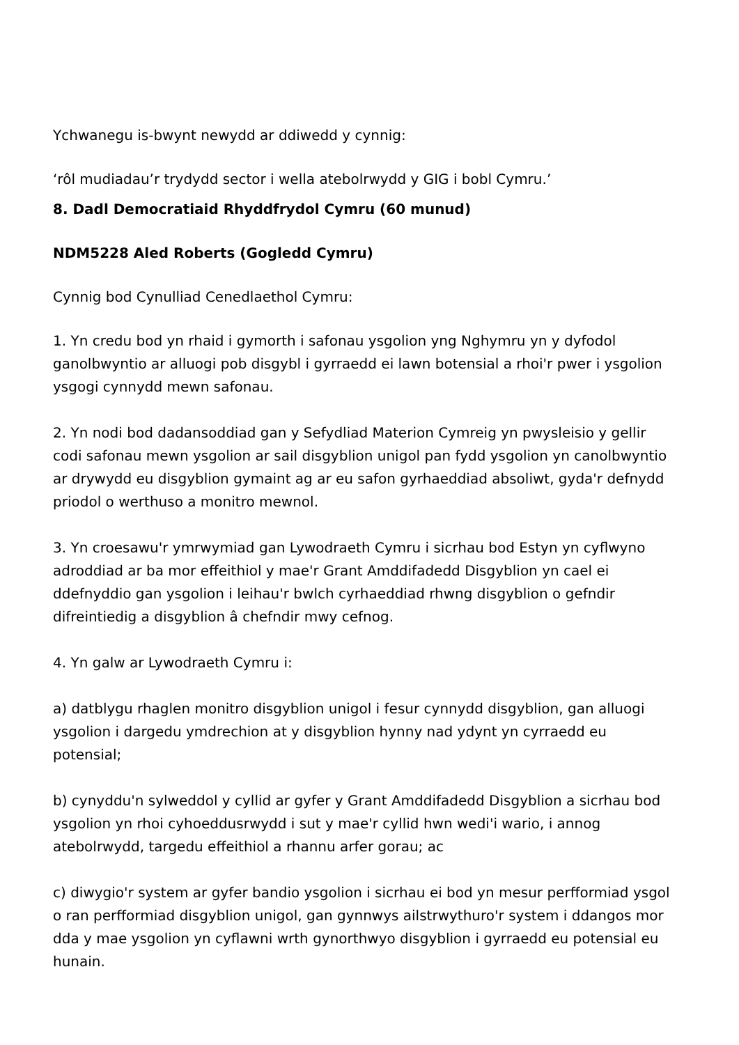Ychwanegu is-bwynt newydd ar ddiwedd y cynnig:
‘rôl mudiadau’r trydydd sector i wella atebolrwydd y GIG i bobl Cymru.’
8. Dadl Democratiaid Rhyddfrydol Cymru (60 munud)
NDM5228 Aled Roberts (Gogledd Cymru)
Cynnig bod Cynulliad Cenedlaethol Cymru:
1. Yn credu bod yn rhaid i gymorth i safonau ysgolion yng Nghymru yn y dyfodol ganolbwyntio ar alluogi pob disgybl i gyrraedd ei lawn botensial a rhoi'r pwer i ysgolion ysgogi cynnydd mewn safonau.
2. Yn nodi bod dadansoddiad gan y Sefydliad Materion Cymreig yn pwysleisio y gellir codi safonau mewn ysgolion ar sail disgyblion unigol pan fydd ysgolion yn canolbwyntio ar drywydd eu disgyblion gymaint ag ar eu safon gyrhaeddiad absoliwt, gyda'r defnydd priodol o werthuso a monitro mewnol.
3. Yn croesawu'r ymrwymiad gan Lywodraeth Cymru i sicrhau bod Estyn yn cyflwyno adroddiad ar ba mor effeithiol y mae'r Grant Amddifadedd Disgyblion yn cael ei ddefnyddio gan ysgolion i leihau'r bwlch cyrhaeddiad rhwng disgyblion o gefndir difreintiedig a disgyblion â chefndir mwy cefnog.
4. Yn galw ar Lywodraeth Cymru i:
a) datblygu rhaglen monitro disgyblion unigol i fesur cynnydd disgyblion, gan alluogi ysgolion i dargedu ymdrechion at y disgyblion hynny nad ydynt yn cyrraedd eu potensial;
b) cynyddu'n sylweddol y cyllid ar gyfer y Grant Amddifadedd Disgyblion a sicrhau bod ysgolion yn rhoi cyhoeddusrwydd i sut y mae'r cyllid hwn wedi'i wario, i annog atebolrwydd, targedu effeithiol a rhannu arfer gorau; ac
c) diwygio'r system ar gyfer bandio ysgolion i sicrhau ei bod yn mesur perfformiad ysgol o ran perfformiad disgyblion unigol, gan gynnwys ailstrwythuro'r system i ddangos mor dda y mae ysgolion yn cyflawni wrth gynorthwyo disgyblion i gyrraedd eu potensial eu hunain.